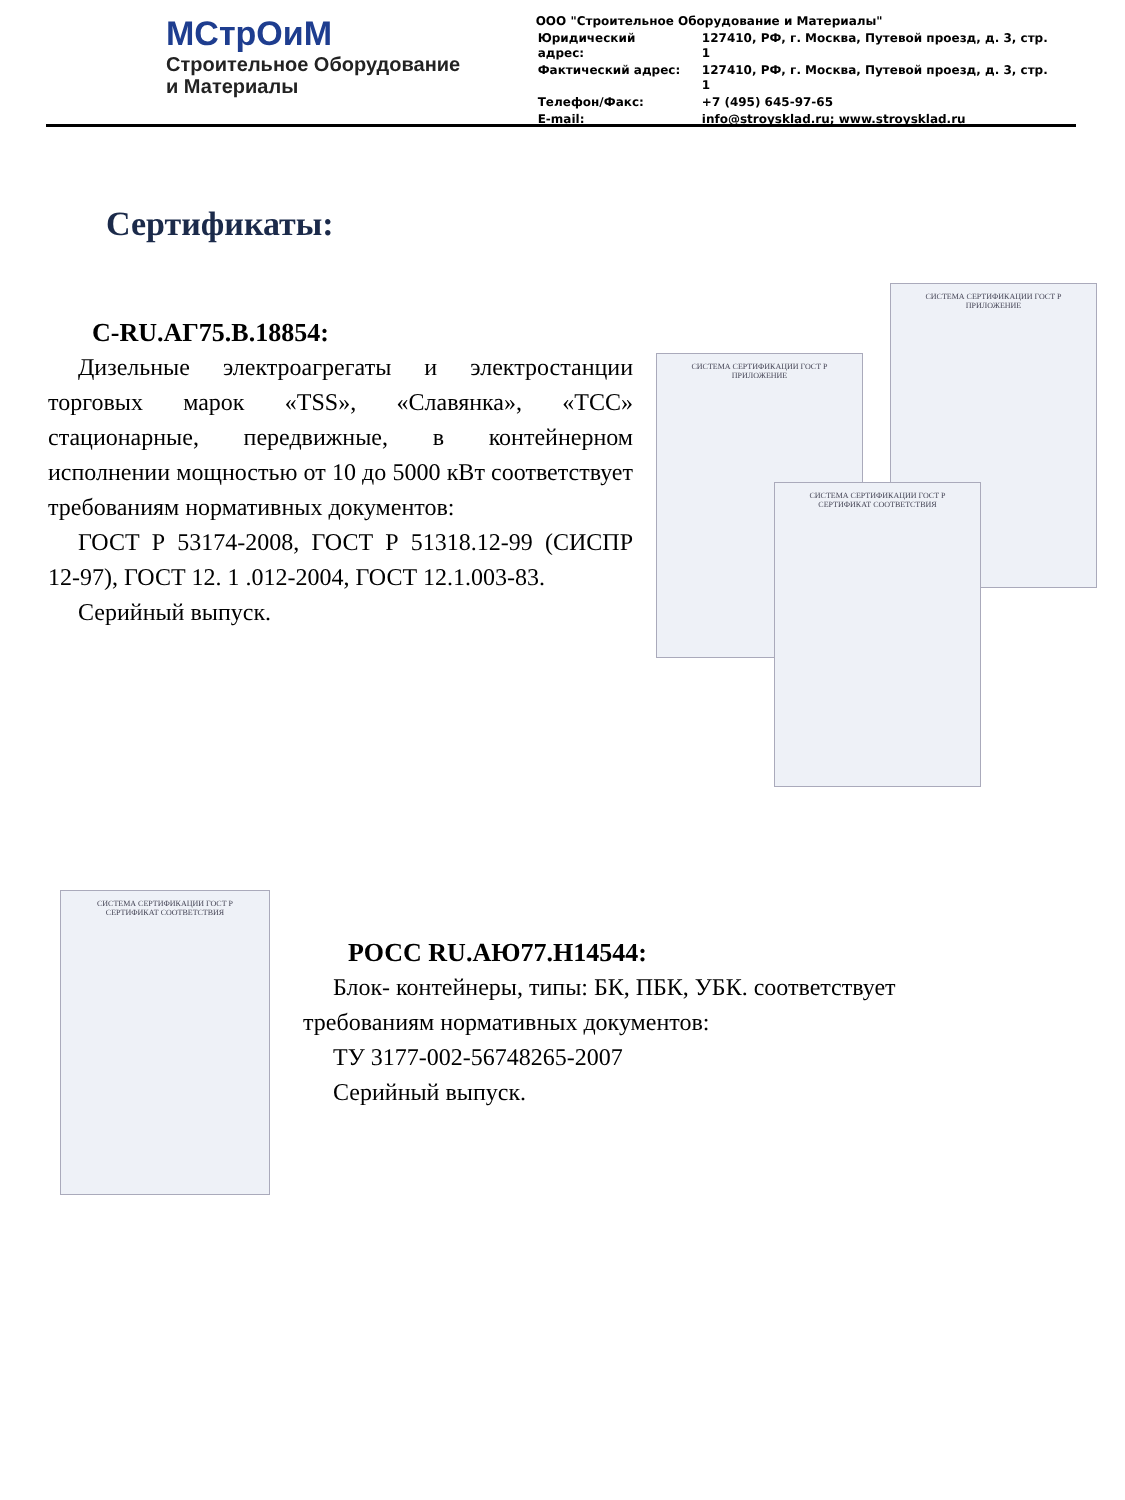МСтрОиМ
Строительное Оборудование
и Материалы
ООО "Строительное Оборудование и Материалы"
| Юридический адрес: | 127410, РФ, г. Москва, Путевой проезд, д. 3, стр. 1 |
| Фактический адрес: | 127410, РФ, г. Москва, Путевой проезд, д. 3, стр. 1 |
| Телефон/Факс: | +7 (495) 645-97-65 |
| E-mail: | info@stroysklad.ru; www.stroysklad.ru |
Сертификаты:
С-RU.АГ75.В.18854:
Дизельные электроагрегаты и электростанции торговых марок «TSS», «Славянка», «ТСС» стационарные, передвижные, в контейнерном исполнении мощностью от 10 до 5000 кВт соответствует требованиям нормативных документов:
ГОСТ Р 53174-2008, ГОСТ Р 51318.12-99 (СИСПР 12-97), ГОСТ 12. 1 .012-2004, ГОСТ 12.1.003-83.
Серийный выпуск.
СИСТЕМА СЕРТИФИКАЦИИ ГОСТ Р
ПРИЛОЖЕНИЕ
СИСТЕМА СЕРТИФИКАЦИИ ГОСТ Р
ПРИЛОЖЕНИЕ
СИСТЕМА СЕРТИФИКАЦИИ ГОСТ Р
СЕРТИФИКАТ СООТВЕТСТВИЯ
СИСТЕМА СЕРТИФИКАЦИИ ГОСТ Р
СЕРТИФИКАТ СООТВЕТСТВИЯ
РОСС RU.АЮ77.Н14544:
Блок- контейнеры, типы: БК, ПБК, УБК. соответствует требованиям нормативных документов:
ТУ 3177-002-56748265-2007
Серийный выпуск.